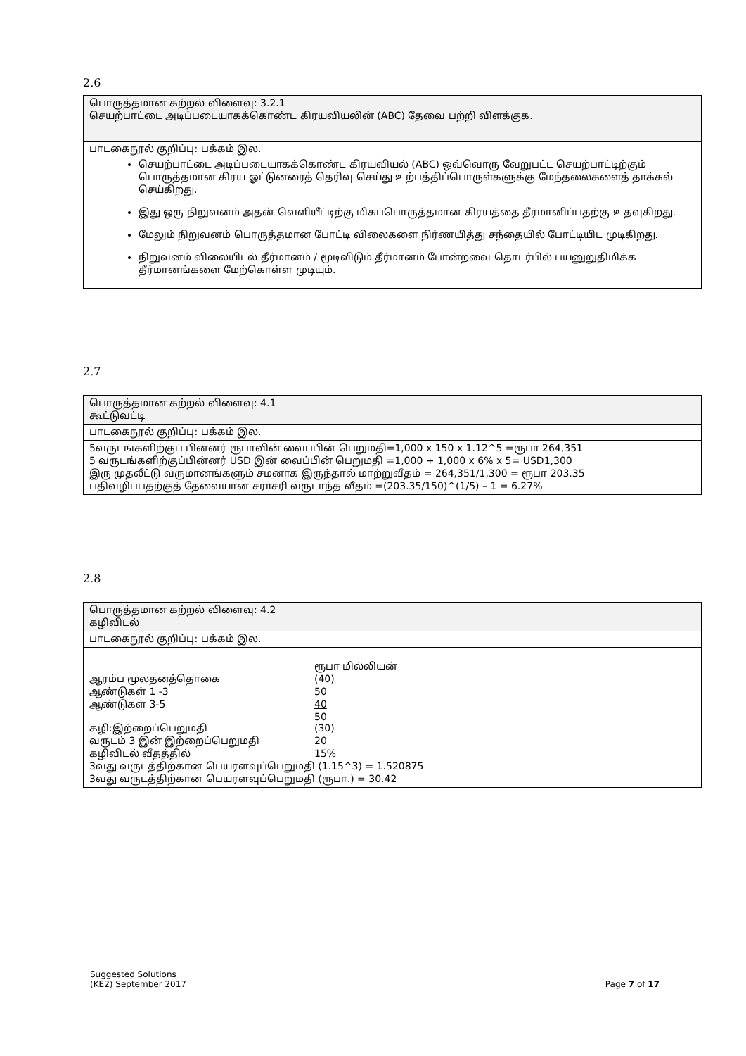2.6
| பொருத்தமான கற்றல் விளைவு: 3.2.1 செயற்பாட்டை அடிப்படையாகக்கொண்ட கிரயவியலின் (ABC) தேவை பற்றி விளக்குக. |
| பாடகைநூல் குறிப்பு: பக்கம் இல. செயற்பாட்டை அடிப்படையாகக்கொண்ட கிரயவியல் (ABC) ஒவ்வொரு வேறுபட்ட செயற்பாட்டிற்கும் பொருத்தமான கிரய ஓட்டுனரைத் தெரிவு செய்து உற்பத்திப்பொருள்களுக்கு மேந்தலைகளைத் தாக்கல் செய்கிறது. இது ஒரு நிறுவனம் அதன் வெளியீட்டிற்கு மிகப்பொருத்தமான கிரயத்தை தீர்மானிப்பதற்கு உதவுகிறது. மேலும் நிறுவனம் பொருத்தமான போட்டி விலைகளை நிர்ணயித்து சந்தையில் போட்டியிட முடிகிறது. நிறுவனம் விலையிடல் தீர்மானம் / மூடிவிடும் தீர்மானம் போன்றவை தொடர்பில் பயனுறுதிமிக்க தீர்மானங்களை மேற்கொள்ள முடியும். |
2.7
| பொருத்தமான கற்றல் விளைவு: 4.1 கூட்டுவட்டி |
| பாடகைநூல் குறிப்பு: பக்கம் இல. |
| 5வருடங்களிற்குப் பின்னர் ரூபாவின் வைப்பின் பெறுமதி=1,000 x 150 x 1.12^5 =ரூபா 264,351 5 வருடங்களிற்குப்பின்னர் USD இன் வைப்பின் பெறுமதி =1,000 + 1,000 x 6% x 5= USD1,300 இரு முதலீட்டு வருமானங்களும் சமனாக இருந்தால் மாற்றுவீதம் = 264,351/1,300 = ரூபா 203.35 பதிவழிப்பதற்குத் தேவையான சராசரி வருடாந்த வீதம் =(203.35/150)^(1/5) – 1 = 6.27% |
2.8
| பொருத்தமான கற்றல் விளைவு: 4.2 கழிவிடல் |
| பாடகைநூல் குறிப்பு: பக்கம் இல. |
| ரூபா மில்லியன் ஆரம்ப மூலதனத்தொகை (40) ஆண்டுகள் 1 -3 50 ஆண்டுகள் 3-5 40 50 கழி:இற்றைப்பெறுமதி (30) வருடம் 3 இன் இற்றைப்பெறுமதி 20 கழிவிடல் வீதத்தில் 15% 3வது வருடத்திற்கான பெயரளவுப்பெறுமதி (1.15^3) = 1.520875 3வது வருடத்திற்கான பெயரளவுப்பெறுமதி (ரூபா.) = 30.42 |
Suggested Solutions
(KE2) September 2017
Page 7 of 17